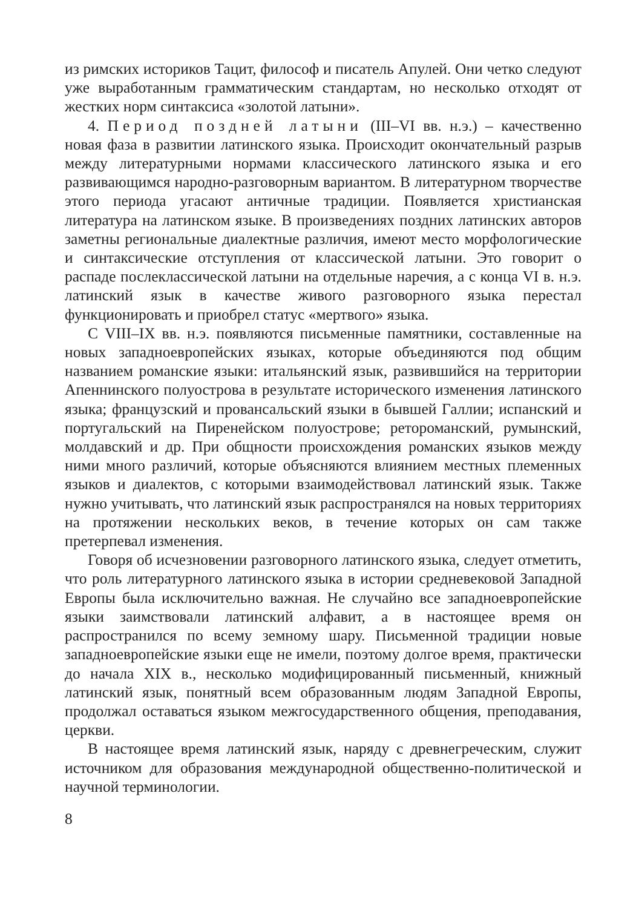из римских историков Тацит, философ и писатель Апулей. Они четко следуют уже выработанным грамматическим стандартам, но несколько отходят от жестких норм синтаксиса «золотой латыни».
4. Период поздней латыни (III–VI вв. н.э.) – качественно новая фаза в развитии латинского языка. Происходит окончательный разрыв между литературными нормами классического латинского языка и его развивающимся народно-разговорным вариантом. В литературном творчестве этого периода угасают античные традиции. Появляется христианская литература на латинском языке. В произведениях поздних латинских авторов заметны региональные диалектные различия, имеют место морфологические и синтаксические отступления от классической латыни. Это говорит о распаде послеклассической латыни на отдельные наречия, а с конца VI в. н.э. латинский язык в качестве живого разговорного языка перестал функционировать и приобрел статус «мертвого» языка.
С VIII–IX вв. н.э. появляются письменные памятники, составленные на новых западноевропейских языках, которые объединяются под общим названием романские языки: итальянский язык, развившийся на территории Апеннинского полуострова в результате исторического изменения латинского языка; французский и провансальский языки в бывшей Галлии; испанский и португальский на Пиренейском полуострове; ретороманский, румынский, молдавский и др. При общности происхождения романских языков между ними много различий, которые объясняются влиянием местных племенных языков и диалектов, с которыми взаимодействовал латинский язык. Также нужно учитывать, что латинский язык распространялся на новых территориях на протяжении нескольких веков, в течение которых он сам также претерпевал изменения.
Говоря об исчезновении разговорного латинского языка, следует отметить, что роль литературного латинского языка в истории средневековой Западной Европы была исключительно важная. Не случайно все западноевропейские языки заимствовали латинский алфавит, а в настоящее время он распространился по всему земному шару. Письменной традиции новые западноевропейские языки еще не имели, поэтому долгое время, практически до начала XIX в., несколько модифицированный письменный, книжный латинский язык, понятный всем образованным людям Западной Европы, продолжал оставаться языком межгосударственного общения, преподавания, церкви.
В настоящее время латинский язык, наряду с древнегреческим, служит источником для образования международной общественно-политической и научной терминологии.
8